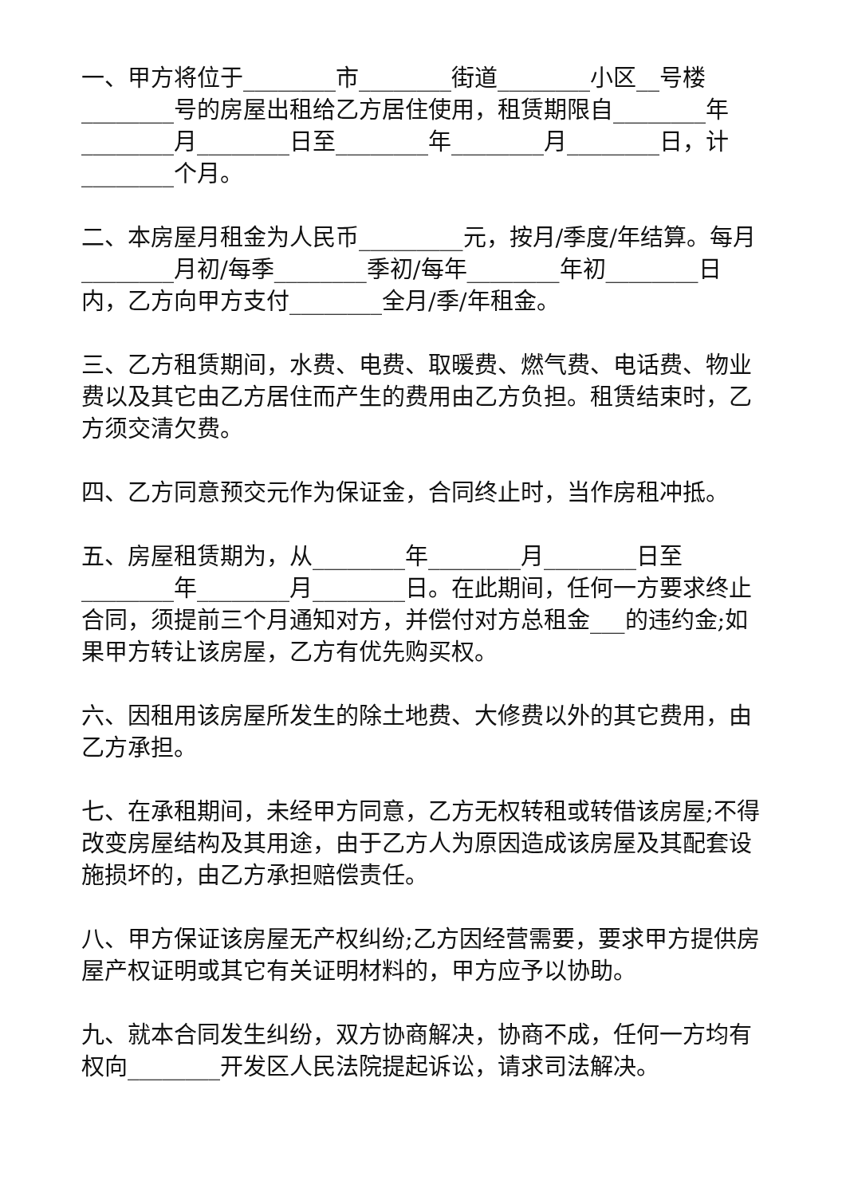一、甲方将位于________市________街道________小区__号楼________号的房屋出租给乙方居住使用，租赁期限自________年________月________日至________年________月________日，计________个月。
二、本房屋月租金为人民币_________元，按月/季度/年结算。每月________月初/每季________季初/每年________年初________日内，乙方向甲方支付________全月/季/年租金。
三、乙方租赁期间，水费、电费、取暖费、燃气费、电话费、物业费以及其它由乙方居住而产生的费用由乙方负担。租赁结束时，乙方须交清欠费。
四、乙方同意预交元作为保证金，合同终止时，当作房租冲抵。
五、房屋租赁期为，从________年________月________日至________年________月________日。在此期间，任何一方要求终止合同，须提前三个月通知对方，并偿付对方总租金___的违约金;如果甲方转让该房屋，乙方有优先购买权。
六、因租用该房屋所发生的除土地费、大修费以外的其它费用，由乙方承担。
七、在承租期间，未经甲方同意，乙方无权转租或转借该房屋;不得改变房屋结构及其用途，由于乙方人为原因造成该房屋及其配套设施损坏的，由乙方承担赔偿责任。
八、甲方保证该房屋无产权纠纷;乙方因经营需要，要求甲方提供房屋产权证明或其它有关证明材料的，甲方应予以协助。
九、就本合同发生纠纷，双方协商解决，协商不成，任何一方均有权向________开发区人民法院提起诉讼，请求司法解决。